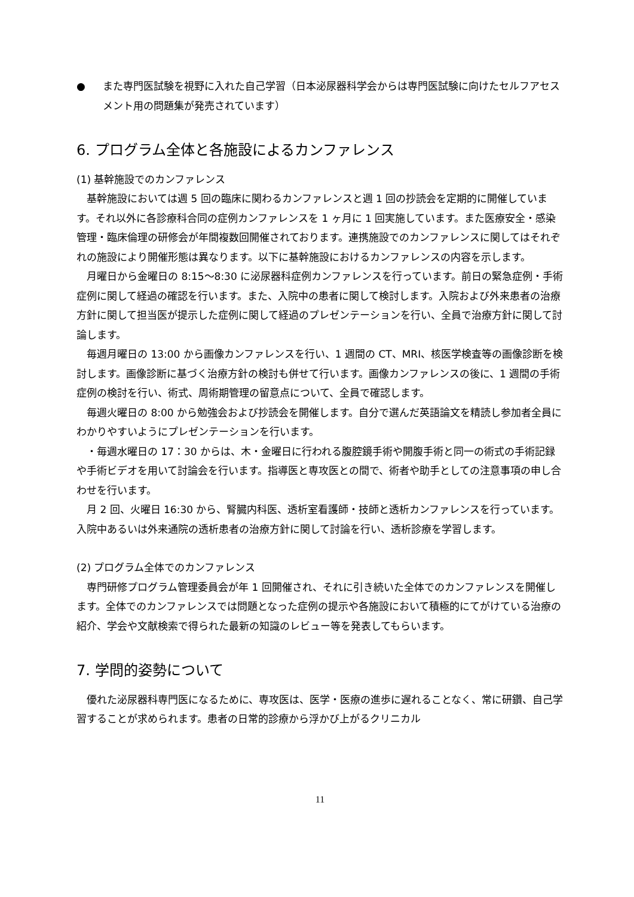● また専門医試験を視野に入れた自己学習（日本泌尿器科学会からは専門医試験に向けたセルフアセスメント用の問題集が発売されています）
6. プログラム全体と各施設によるカンファレンス
(1) 基幹施設でのカンファレンス
基幹施設においては週 5 回の臨床に関わるカンファレンスと週 1 回の抄読会を定期的に開催しています。それ以外に各診療科合同の症例カンファレンスを 1 ヶ月に 1 回実施しています。また医療安全・感染管理・臨床倫理の研修会が年間複数回開催されております。連携施設でのカンファレンスに関してはそれぞれの施設により開催形態は異なります。以下に基幹施設におけるカンファレンスの内容を示します。
月曜日から金曜日の 8:15～8:30 に泌尿器科症例カンファレンスを行っています。前日の緊急症例・手術症例に関して経過の確認を行います。また、入院中の患者に関して検討します。入院および外来患者の治療方針に関して担当医が提示した症例に関して経過のプレゼンテーションを行い、全員で治療方針に関して討論します。
毎週月曜日の 13:00 から画像カンファレンスを行い、1 週間の CT、MRI、核医学検査等の画像診断を検討します。画像診断に基づく治療方針の検討も併せて行います。画像カンファレンスの後に、1 週間の手術症例の検討を行い、術式、周術期管理の留意点について、全員で確認します。
毎週火曜日の 8:00 から勉強会および抄読会を開催します。自分で選んだ英語論文を精読し参加者全員にわかりやすいようにプレゼンテーションを行います。
・毎週水曜日の 17：30 からは、木・金曜日に行われる腹腔鏡手術や開腹手術と同一の術式の手術記録や手術ビデオを用いて討論会を行います。指導医と専攻医との間で、術者や助手としての注意事項の申し合わせを行います。
月 2 回、火曜日 16:30 から、腎臓内科医、透析室看護師・技師と透析カンファレンスを行っています。入院中あるいは外来通院の透析患者の治療方針に関して討論を行い、透析診療を学習します。
(2) プログラム全体でのカンファレンス
専門研修プログラム管理委員会が年 1 回開催され、それに引き続いた全体でのカンファレンスを開催します。全体でのカンファレンスでは問題となった症例の提示や各施設において積極的にてがけている治療の紹介、学会や文献検索で得られた最新の知識のレビュー等を発表してもらいます。
7. 学問的姿勢について
優れた泌尿器科専門医になるために、専攻医は、医学・医療の進歩に遅れることなく、常に研鑽、自己学習することが求められます。患者の日常的診療から浮かび上がるクリニカル
11